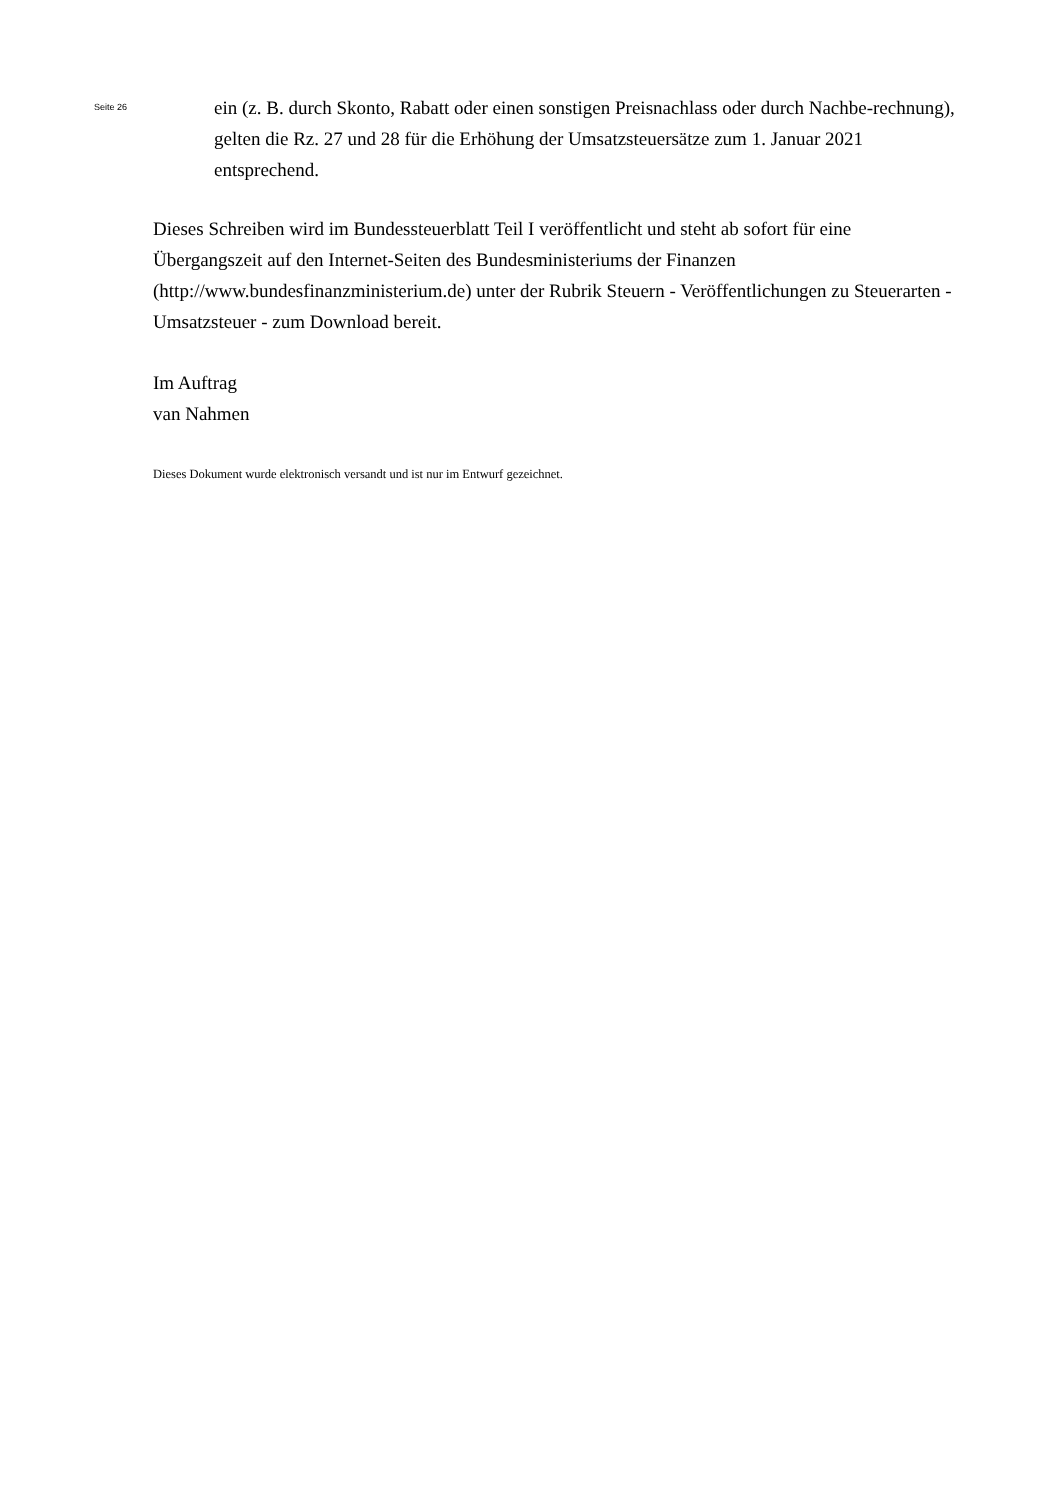Seite 26
ein (z. B. durch Skonto, Rabatt oder einen sonstigen Preisnachlass oder durch Nachbe-rechnung), gelten die Rz. 27 und 28 für die Erhöhung der Umsatzsteuersätze zum 1. Januar 2021 entsprechend.
Dieses Schreiben wird im Bundessteuerblatt Teil I veröffentlicht und steht ab sofort für eine Übergangszeit auf den Internet-Seiten des Bundesministeriums der Finanzen (http://www.bundesfinanzministerium.de) unter der Rubrik Steuern - Veröffentlichungen zu Steuerarten - Umsatzsteuer - zum Download bereit.
Im Auftrag
van Nahmen
Dieses Dokument wurde elektronisch versandt und ist nur im Entwurf gezeichnet.